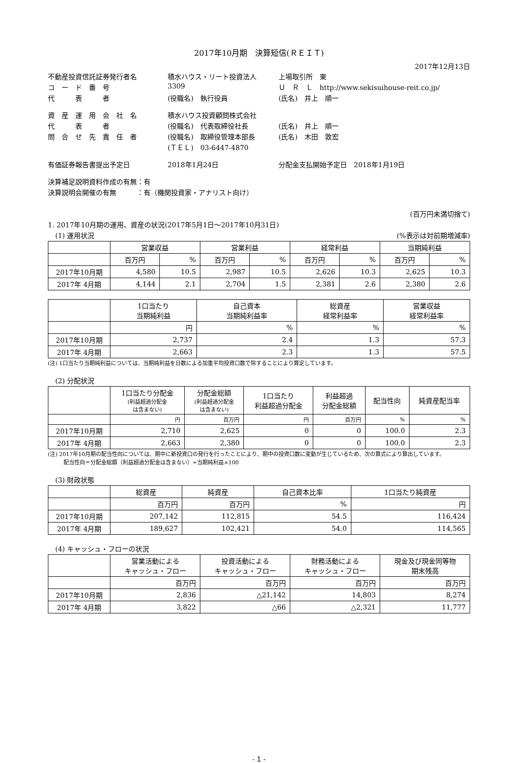2017年10月期　決算短信(ＲＥＩＴ)
2017年12月13日
| 不動産投資信託証券発行者名 | 積水ハウス・リート投資法人 | 上場取引所 東 |
| コ ー ド 番 号 | 3309 | Ｕ Ｒ Ｌ http://www.sekisuihouse-reit.co.jp/ |
| 代 表 者 | (役職名) 執行役員 | (氏名) 井上 順一 |
| 資 産 運 用 会 社 名 | 積水ハウス投資顧問株式会社 | |
| 代 表 者 | (役職名) 代表取締役社長 | (氏名) 井上 順一 |
| 問 合 せ 先 責 任 者 | (役職名) 取締役管理本部長 | (氏名) 木田 敦宏 |
| | (ＴＥＬ) 03-6447-4870 | |
| 有価証券報告書提出予定日 | 2018年1月24日 | 分配金支払開始予定日 2018年1月19日 |
決算補足説明資料作成の有無：有
決算説明会開催の有無　　　：有（機関投資家・アナリスト向け）
(百万円未満切捨て)
1. 2017年10月期の運用、資産の状況(2017年5月1日～2017年10月31日)
(1) 運用状況 (%表示は対前期増減率)
| | 営業収益 | | 営業利益 | | 経常利益 | | 当期純利益 | |
| --- | --- | --- | --- | --- | --- | --- | --- | --- |
| | 百万円 | % | 百万円 | % | 百万円 | % | 百万円 | % |
| 2017年10月期 | 4,580 | 10.5 | 2,987 | 10.5 | 2,626 | 10.3 | 2,625 | 10.3 |
| 2017年 4月期 | 4,144 | 2.1 | 2,704 | 1.5 | 2,381 | 2.6 | 2,380 | 2.6 |
| | 1口当たり 当期純利益 | 自己資本 当期純利益率 | 総資産 経常利益率 | 営業収益 経常利益率 |
| --- | --- | --- | --- | --- |
| | 円 | % | % | % |
| 2017年10月期 | 2,737 | 2.4 | 1.3 | 57.3 |
| 2017年 4月期 | 2,663 | 2.3 | 1.3 | 57.5 |
(注) 1口当たり当期純利益については、当期純利益を日数による加重平均投資口数で除することにより算定しています。
(2) 分配状況
| | 1口当たり分配金 (利益超過分配金 は含まない) | 分配金総額 (利益超過分配金 は含まない) | 1口当たり 利益超過分配金 | 利益超過 分配金総額 | 配当性向 | 純資産配当率 |
| --- | --- | --- | --- | --- | --- | --- |
| | 円 | 百万円 | 円 | 百万円 | % | % |
| 2017年10月期 | 2,710 | 2,625 | 0 | 0 | 100.0 | 2.3 |
| 2017年 4月期 | 2,663 | 2,380 | 0 | 0 | 100.0 | 2.3 |
(注) 2017年10月期の配当性向については、期中に新投資口の発行を行ったことにより、期中の投資口数に変動が生じているため、次の算式により算出しています。
配当性向＝分配金総額（利益超過分配金は含まない）÷当期純利益×100
(3) 財政状態
| | 総資産 | 純資産 | 自己資本比率 | 1口当たり純資産 |
| --- | --- | --- | --- | --- |
| | 百万円 | 百万円 | % | 円 |
| 2017年10月期 | 207,142 | 112,815 | 54.5 | 116,424 |
| 2017年 4月期 | 189,627 | 102,421 | 54.0 | 114,565 |
(4) キャッシュ・フローの状況
| | 営業活動による キャッシュ・フロー | 投資活動による キャッシュ・フロー | 財務活動による キャッシュ・フロー | 現金及び現金同等物 期末残高 |
| --- | --- | --- | --- | --- |
| | 百万円 | 百万円 | 百万円 | 百万円 |
| 2017年10月期 | 2,836 | △21,142 | 14,803 | 8,274 |
| 2017年 4月期 | 3,822 | △66 | △2,321 | 11,777 |
- 1 -